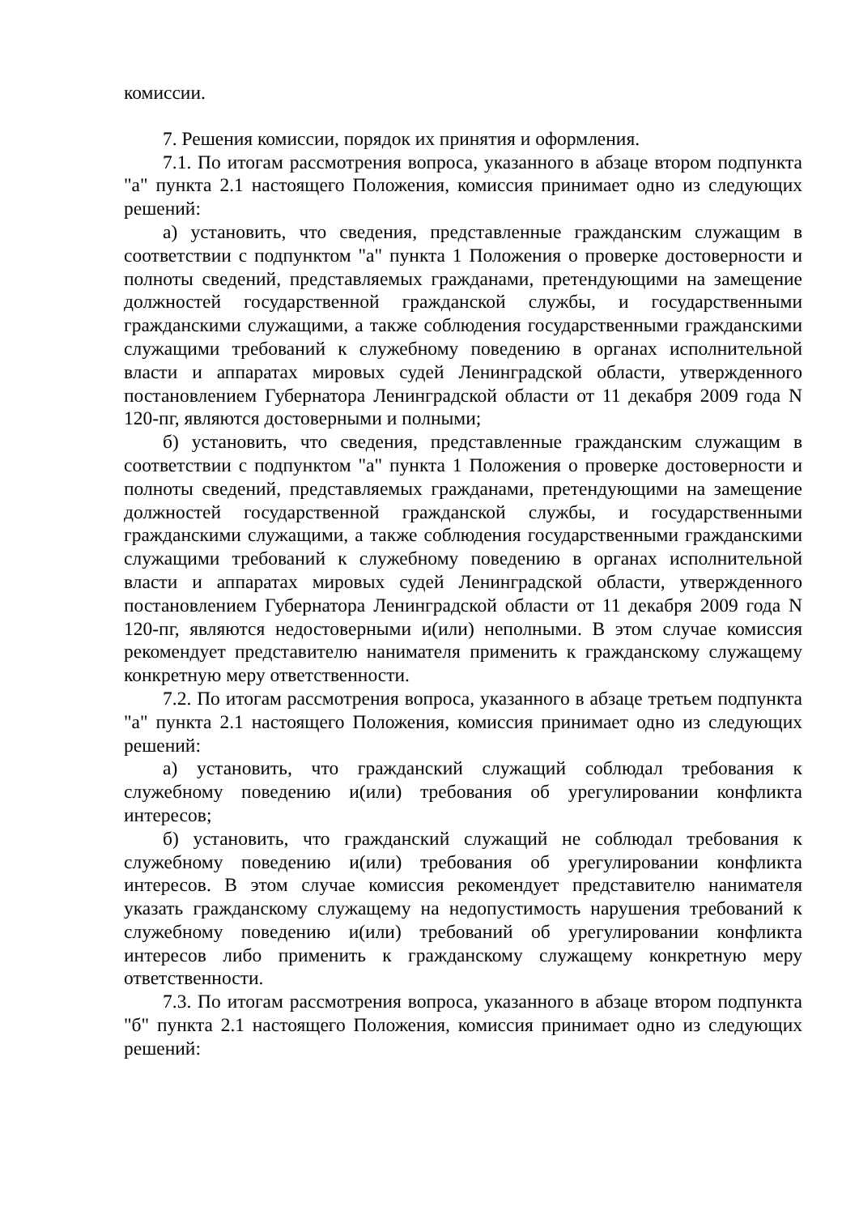комиссии.
7. Решения комиссии, порядок их принятия и оформления.
7.1. По итогам рассмотрения вопроса, указанного в абзаце втором подпункта "а" пункта 2.1 настоящего Положения, комиссия принимает одно из следующих решений:
а) установить, что сведения, представленные гражданским служащим в соответствии с подпунктом "а" пункта 1 Положения о проверке достоверности и полноты сведений, представляемых гражданами, претендующими на замещение должностей государственной гражданской службы, и государственными гражданскими служащими, а также соблюдения государственными гражданскими служащими требований к служебному поведению в органах исполнительной власти и аппаратах мировых судей Ленинградской области, утвержденного постановлением Губернатора Ленинградской области от 11 декабря 2009 года N 120-пг, являются достоверными и полными;
б) установить, что сведения, представленные гражданским служащим в соответствии с подпунктом "а" пункта 1 Положения о проверке достоверности и полноты сведений, представляемых гражданами, претендующими на замещение должностей государственной гражданской службы, и государственными гражданскими служащими, а также соблюдения государственными гражданскими служащими требований к служебному поведению в органах исполнительной власти и аппаратах мировых судей Ленинградской области, утвержденного постановлением Губернатора Ленинградской области от 11 декабря 2009 года N 120-пг, являются недостоверными и(или) неполными. В этом случае комиссия рекомендует представителю нанимателя применить к гражданскому служащему конкретную меру ответственности.
7.2. По итогам рассмотрения вопроса, указанного в абзаце третьем подпункта "а" пункта 2.1 настоящего Положения, комиссия принимает одно из следующих решений:
а) установить, что гражданский служащий соблюдал требования к служебному поведению и(или) требования об урегулировании конфликта интересов;
б) установить, что гражданский служащий не соблюдал требования к служебному поведению и(или) требования об урегулировании конфликта интересов. В этом случае комиссия рекомендует представителю нанимателя указать гражданскому служащему на недопустимость нарушения требований к служебному поведению и(или) требований об урегулировании конфликта интересов либо применить к гражданскому служащему конкретную меру ответственности.
7.3. По итогам рассмотрения вопроса, указанного в абзаце втором подпункта "б" пункта 2.1 настоящего Положения, комиссия принимает одно из следующих решений: